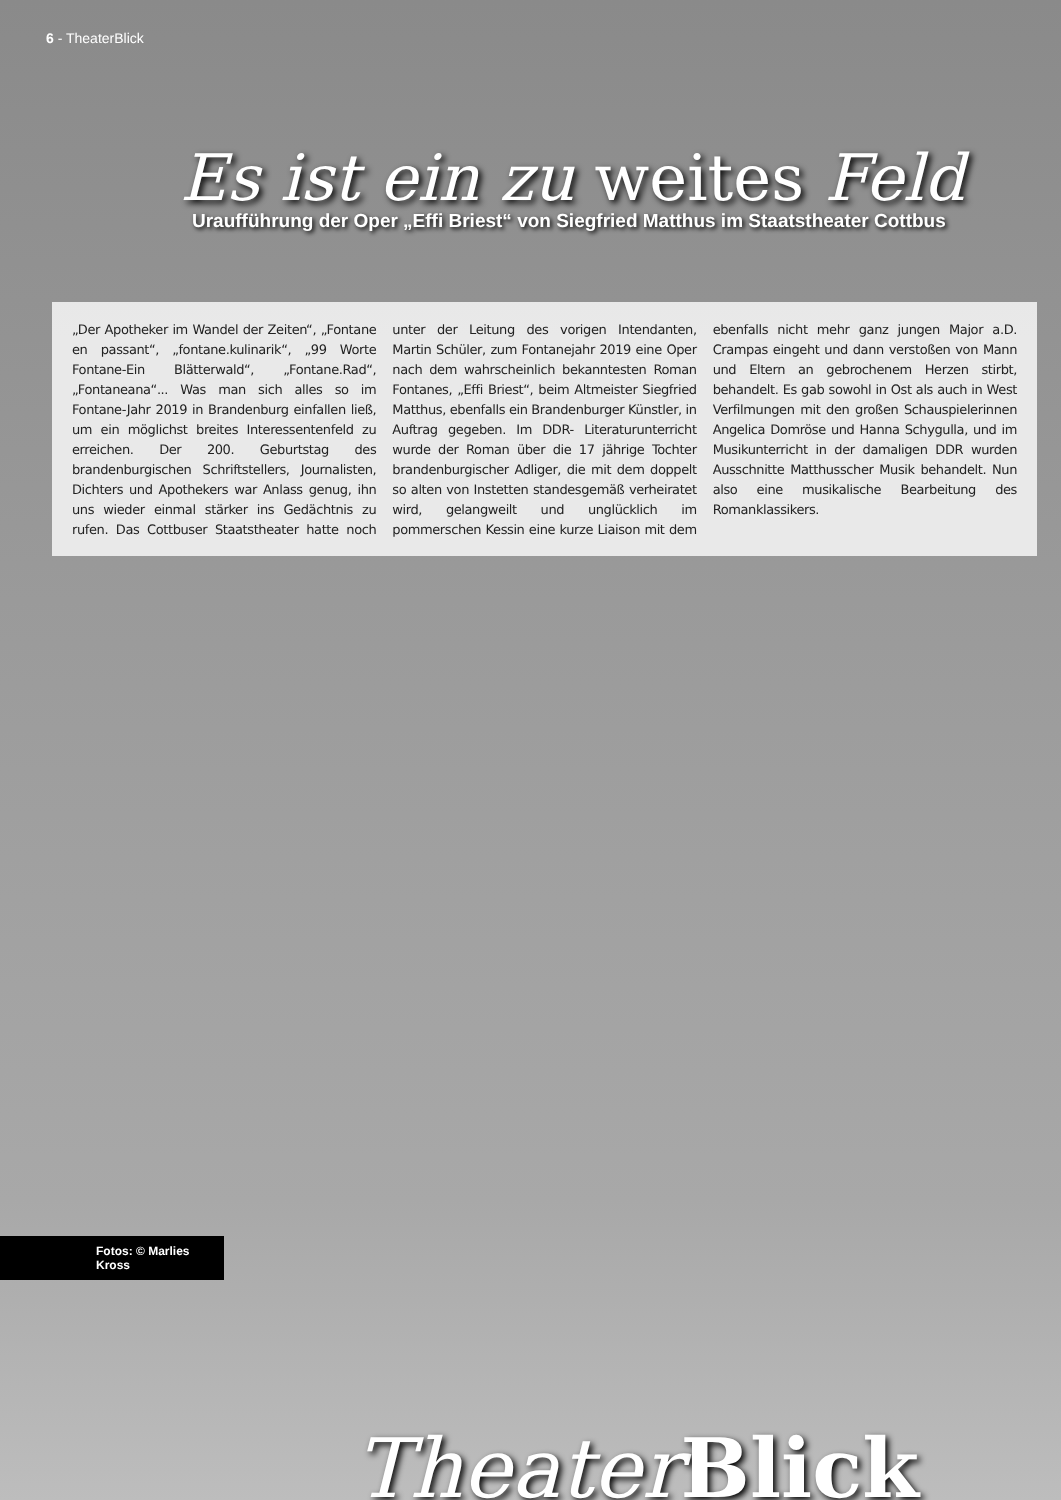6 - TheaterBlick
Es ist ein zu weites Feld
Uraufführung der Oper „Effi Briest“ von Siegfried Matthus im Staatstheater Cottbus
„Der Apotheker im Wandel der Zeiten“, „Fontane en passant“, „fontane.kulinarik“, „99 Worte Fontane-Ein Blätterwald“, „Fontane.Rad“, „Fontaneana“... Was man sich alles so im Fontane-Jahr 2019 in Brandenburg einfallen ließ, um ein möglichst breites Interessentenfeld zu erreichen. Der 200. Geburtstag des brandenburgischen Schriftstellers, Journalisten, Dichters und Apothekers war Anlass genug, ihn uns wieder einmal stärker ins Gedächtnis zu rufen. Das Cottbuser Staatstheater hatte noch unter der Leitung des vorigen Intendanten, Martin Schüler, zum Fontanejahr 2019 eine Oper nach dem wahrscheinlich bekanntesten Roman Fontanes, „Effi Briest“, beim Altmeister Siegfried Matthus, ebenfalls ein Brandenburger Künstler, in Auftrag gegeben. Im DDR- Literaturunterricht wurde der Roman über die 17 jährige Tochter brandenburgischer Adliger, die mit dem doppelt so alten von Instetten standesgemäß verheiratet wird, gelangweilt und unglücklich im pommerschen Kessin eine kurze Liaison mit dem ebenfalls nicht mehr ganz jungen Major a.D. Crampas eingeht und dann verstoßen von Mann und Eltern an gebrochenem Herzen stirbt, behandelt. Es gab sowohl in Ost als auch in West Verfilmungen mit den großen Schauspielerinnen Angelica Domröse und Hanna Schygulla, und im Musikunterricht in der damaligen DDR wurden Ausschnitte Matthusscher Musik behandelt. Nun also eine musikalische Bearbeitung des Romanklassikers.
Fotos: © Marlies Kross
Theater Blick